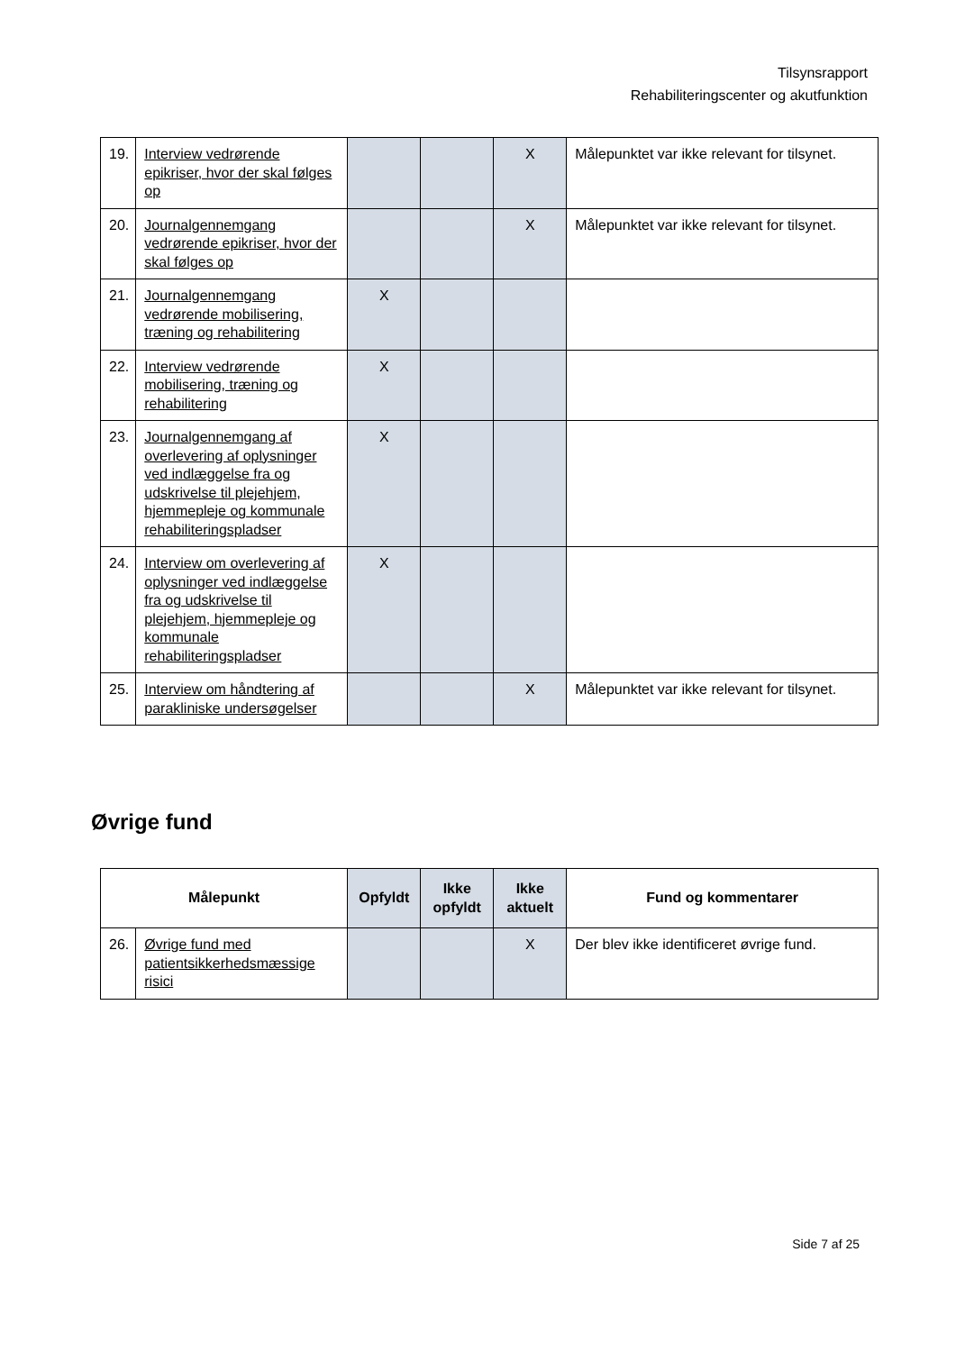Tilsynsrapport
Rehabiliteringscenter og akutfunktion
| 19. | Interview vedrørende epikriser, hvor der skal følges op | | | X | Målepunktet var ikke relevant for tilsynet. |
| 20. | Journalgennemgang vedrørende epikriser, hvor der skal følges op | | | X | Målepunktet var ikke relevant for tilsynet. |
| 21. | Journalgennemgang vedrørende mobilisering, træning og rehabilitering | X | | | |
| 22. | Interview vedrørende mobilisering, træning og rehabilitering | X | | | |
| 23. | Journalgennemgang af overlevering af oplysninger ved indlæggelse fra og udskrivelse til plejehjem, hjemmepleje og kommunale rehabiliteringspladser | X | | | |
| 24. | Interview om overlevering af oplysninger ved indlæggelse fra og udskrivelse til plejehjem, hjemmepleje og kommunale rehabiliteringspladser | X | | | |
| 25. | Interview om håndtering af parakliniske undersøgelser | | | X | Målepunktet var ikke relevant for tilsynet. |
Øvrige fund
| Målepunkt | | Opfyldt | Ikke opfyldt | Ikke aktuelt | Fund og kommentarer |
| --- | --- | --- | --- | --- | --- |
| 26. | Øvrige fund med patientsikkerhedsmæssige risici | | | X | Der blev ikke identificeret øvrige fund. |
Side 7 af 25